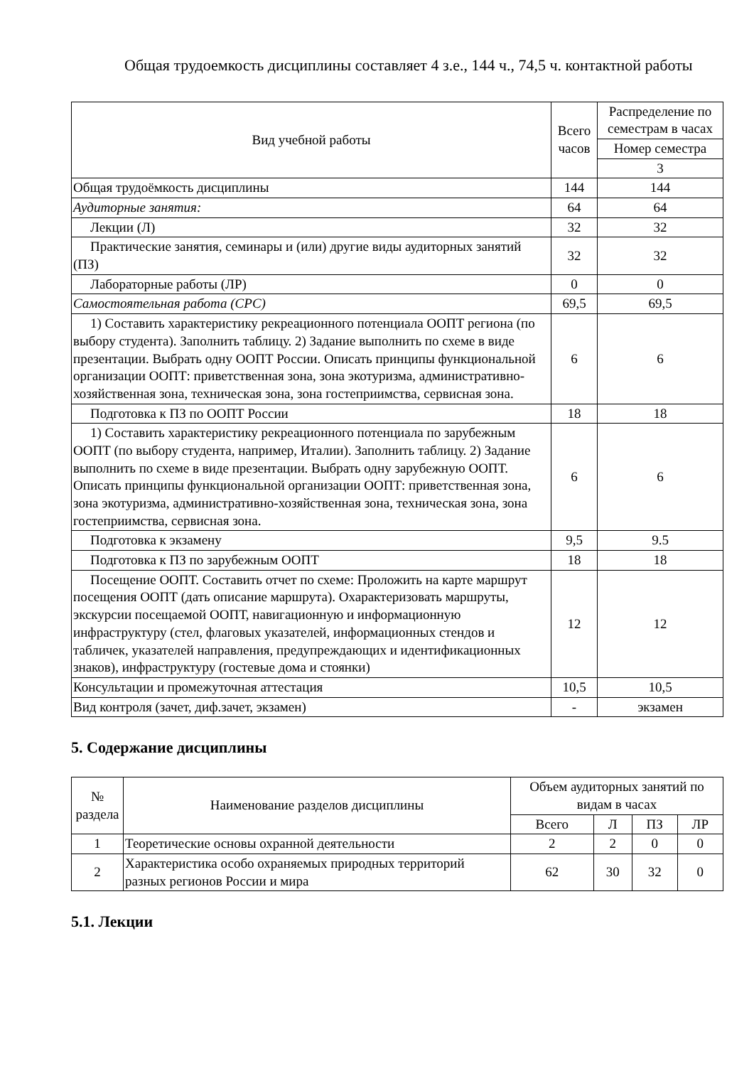Общая трудоемкость дисциплины составляет 4 з.е., 144 ч., 74,5 ч. контактной работы
| Вид учебной работы | Всего часов | Распределение по семестрам в часах |
| --- | --- | --- |
| | | Номер семестра |
| | | 3 |
| Общая трудоёмкость дисциплины | 144 | 144 |
| Аудиторные занятия: | 64 | 64 |
| Лекции (Л) | 32 | 32 |
| Практические занятия, семинары и (или) другие виды аудиторных занятий (ПЗ) | 32 | 32 |
| Лабораторные работы (ЛР) | 0 | 0 |
| Самостоятельная работа (СРС) | 69,5 | 69,5 |
| 1) Составить характеристику рекреационного потенциала ООПТ региона (по выбору студента). Заполнить таблицу. 2) Задание выполнить по схеме в виде презентации. Выбрать одну ООПТ России. Описать принципы функциональной организации ООПТ: приветственная зона, зона экотуризма, административно-хозяйственная зона, техническая зона, зона гостеприимства, сервисная зона. | 6 | 6 |
| Подготовка к ПЗ по ООПТ России | 18 | 18 |
| 1) Составить характеристику рекреационного потенциала по зарубежным ООПТ (по выбору студента, например, Италии). Заполнить таблицу. 2) Задание выполнить по схеме в виде презентации. Выбрать одну зарубежную ООПТ. Описать принципы функциональной организации ООПТ: приветственная зона, зона экотуризма, административно-хозяйственная зона, техническая зона, зона гостеприимства, сервисная зона. | 6 | 6 |
| Подготовка к экзамену | 9,5 | 9.5 |
| Подготовка к ПЗ по зарубежным ООПТ | 18 | 18 |
| Посещение ООПТ. Составить отчет по схеме: Проложить на карте маршрут посещения ООПТ (дать описание маршрута). Охарактеризовать маршруты, экскурсии посещаемой ООПТ, навигационную и информационную инфраструктуру (стел, флаговых указателей, информационных стендов и табличек, указателей направления, предупреждающих и идентификационных знаков), инфраструктуру (гостевые дома и стоянки) | 12 | 12 |
| Консультации и промежуточная аттестация | 10,5 | 10,5 |
| Вид контроля (зачет, диф.зачет, экзамен) | - | экзамен |
5. Содержание дисциплины
| № раздела | Наименование разделов дисциплины | Объем аудиторных занятий по видам в часах | | | |
| --- | --- | --- | --- | --- | --- |
| | | Всего | Л | ПЗ | ЛР |
| 1 | Теоретические основы охранной деятельности | 2 | 2 | 0 | 0 |
| 2 | Характеристика особо охраняемых природных территорий разных регионов России и мира | 62 | 30 | 32 | 0 |
5.1. Лекции